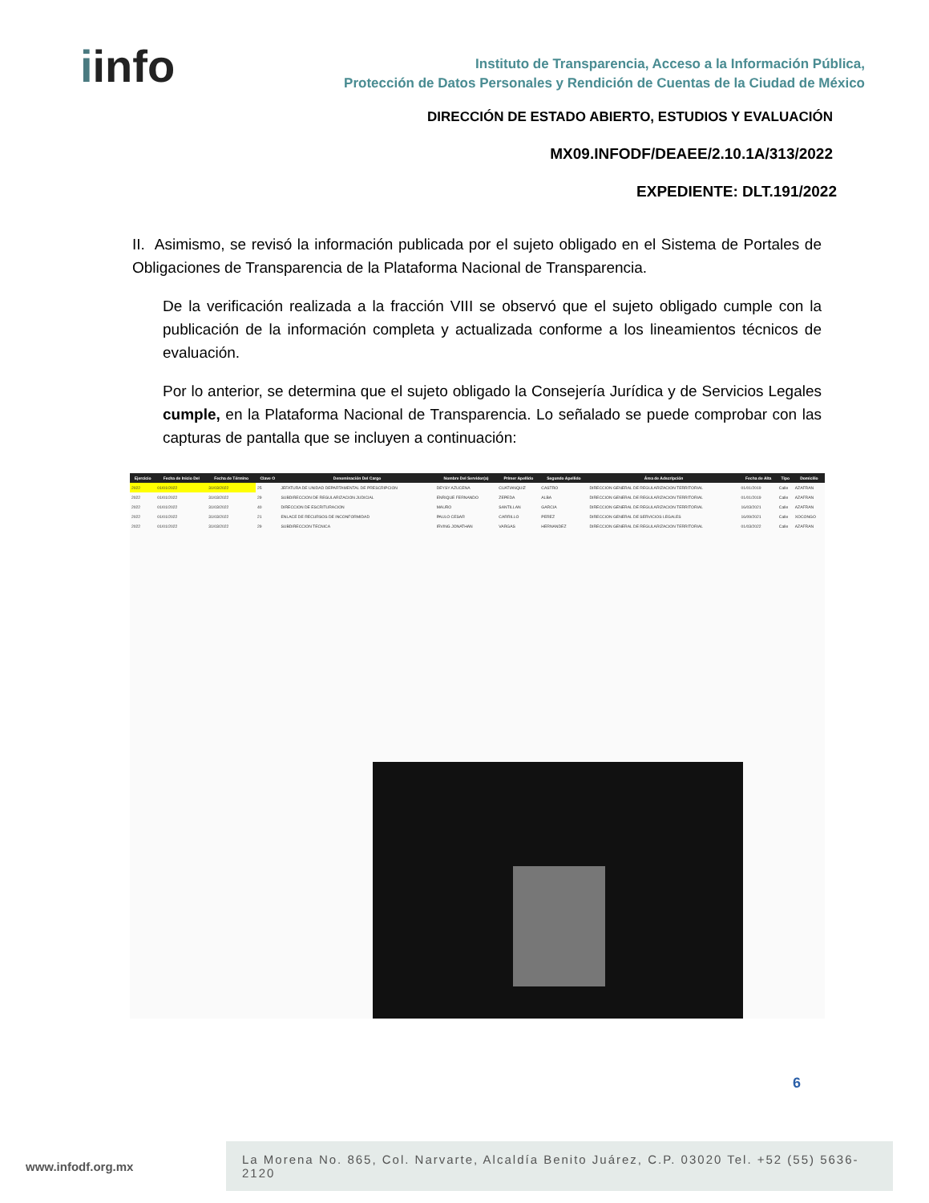iinfo
Instituto de Transparencia, Acceso a la Información Pública,
Protección de Datos Personales y Rendición de Cuentas de la Ciudad de México
DIRECCIÓN DE ESTADO ABIERTO, ESTUDIOS Y EVALUACIÓN
MX09.INFODF/DEAEE/2.10.1A/313/2022
EXPEDIENTE: DLT.191/2022
II. Asimismo, se revisó la información publicada por el sujeto obligado en el Sistema de Portales de Obligaciones de Transparencia de la Plataforma Nacional de Transparencia.
De la verificación realizada a la fracción VIII se observó que el sujeto obligado cumple con la publicación de la información completa y actualizada conforme a los lineamientos técnicos de evaluación.
Por lo anterior, se determina que el sujeto obligado la Consejería Jurídica y de Servicios Legales cumple, en la Plataforma Nacional de Transparencia. Lo señalado se puede comprobar con las capturas de pantalla que se incluyen a continuación:
| Ejercicio | Fecha de Inicio Del | Fecha de Término | Clave O | Denominación Del Cargo | Nombre Del Servidor(a) | Primer Apellido | Segundo Apellido | Área de Adscripción | Fecha de Alta | Tipo | Domicilio |
| --- | --- | --- | --- | --- | --- | --- | --- | --- | --- | --- | --- |
| 2022 | 01/01/2022 | 31/03/2022 | 25 | JEFATURA DE UNIDAD DEPARTAMENTAL DE PRESCRIPCION | DEYSY AZUCENA | CUATIANQUIZ | CASTRO | DIRECCION GENERAL DE REGULARIZACION TERRITORIAL | 01/01/2019 | Calle | AZAFRAN |
| 2022 | 01/01/2022 | 31/03/2022 | 29 | SUBDIRECCION DE REGULARIZACION JUDICIAL | ENRIQUE FERNANDO | ZEPEDA | ALBA | DIRECCION GENERAL DE REGULARIZACION TERRITORIAL | 01/01/2019 | Calle | AZAFRAN |
| 2022 | 01/01/2022 | 31/03/2022 | 40 | DIRECCION DE ESCRITURACION | MAURO | SANTILLAN | GARCIA | DIRECCION GENERAL DE REGULARIZACION TERRITORIAL | 16/03/2021 | Calle | AZAFRAN |
| 2022 | 01/01/2022 | 31/03/2022 | 21 | ENLACE DE RECURSOS DE INCONFORMIDAD | PAULO CESAR | CARRILLO | PEREZ | DIRECCION GENERAL DE SERVICIOS LEGALES | 16/09/2021 | Calle | XOCONGO |
| 2022 | 01/01/2022 | 31/03/2022 | 29 | SUBDIRECCION TECNICA | IRVING JONATHAN | VARGAS | HERNANDEZ | DIRECCION GENERAL DE REGULARIZACION TERRITORIAL | 01/03/2022 | Calle | AZAFRAN |
6
www.infodf.org.mx
La Morena No. 865, Col. Narvarte, Alcaldía Benito Juárez, C.P. 03020 Tel. +52 (55) 5636-2120